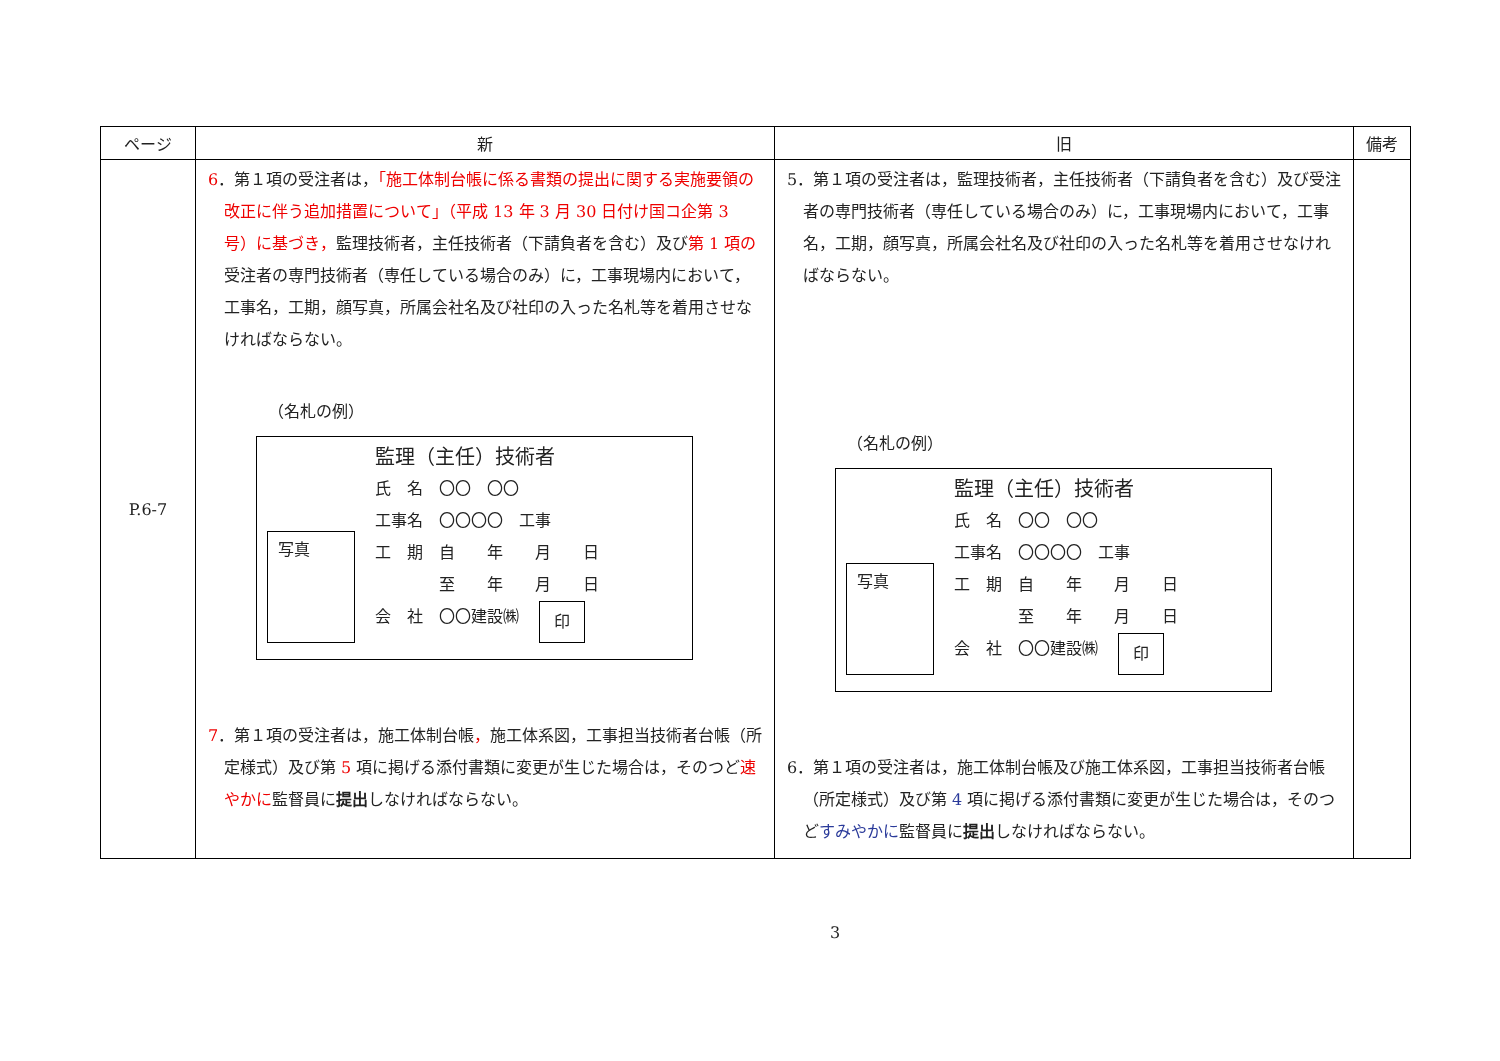| ページ | 新 | 旧 | 備考 |
| --- | --- | --- | --- |
| P.6-7 | 6 ．第１項の受注者は， 「施工体制台帳に係る書類の提出に関する実施要領の改正に伴う追加措置について」（平成 13 年 3 月 30 日付け国コ企第 3 号）に基づき， 監理技術者，主任技術者（下請負者を含む）及び 第 1 項の 受注者の専門技術者（専任している場合のみ）に，工事現場内において，工事名，工期，顔写真，所属会社名及び社印の入った名札等を着用させなければならない。 （名札の例） 写真 監理（主任）技術者 氏 名 〇〇 〇〇 工事名 〇〇〇〇 工事 工 期 自 年 月 日 至 年 月 日 会 社 〇〇建設㈱ 印 7 ．第１項の受注者は，施工体制台帳 ， 施工体系図，工事担当技術者台帳（所定様式）及び第 5 項に掲げる添付書類に変更が生じた場合は，そのつど 速やかに 監督員に 提出 しなければならない。 | 5．第１項の受注者は，監理技術者，主任技術者（下請負者を含む）及び受注者の専門技術者（専任している場合のみ）に，工事現場内において，工事名，工期，顔写真，所属会社名及び社印の入った名札等を着用させなければならない。 （名札の例） 写真 監理（主任）技術者 氏 名 〇〇 〇〇 工事名 〇〇〇〇 工事 工 期 自 年 月 日 至 年 月 日 会 社 〇〇建設㈱ 印 6．第１項の受注者は，施工体制台帳及び施工体系図，工事担当技術者台帳（所定様式）及び第 4 項に掲げる添付書類に変更が生じた場合は，そのつど すみやかに 監督員に 提出 しなければならない。 | |
3